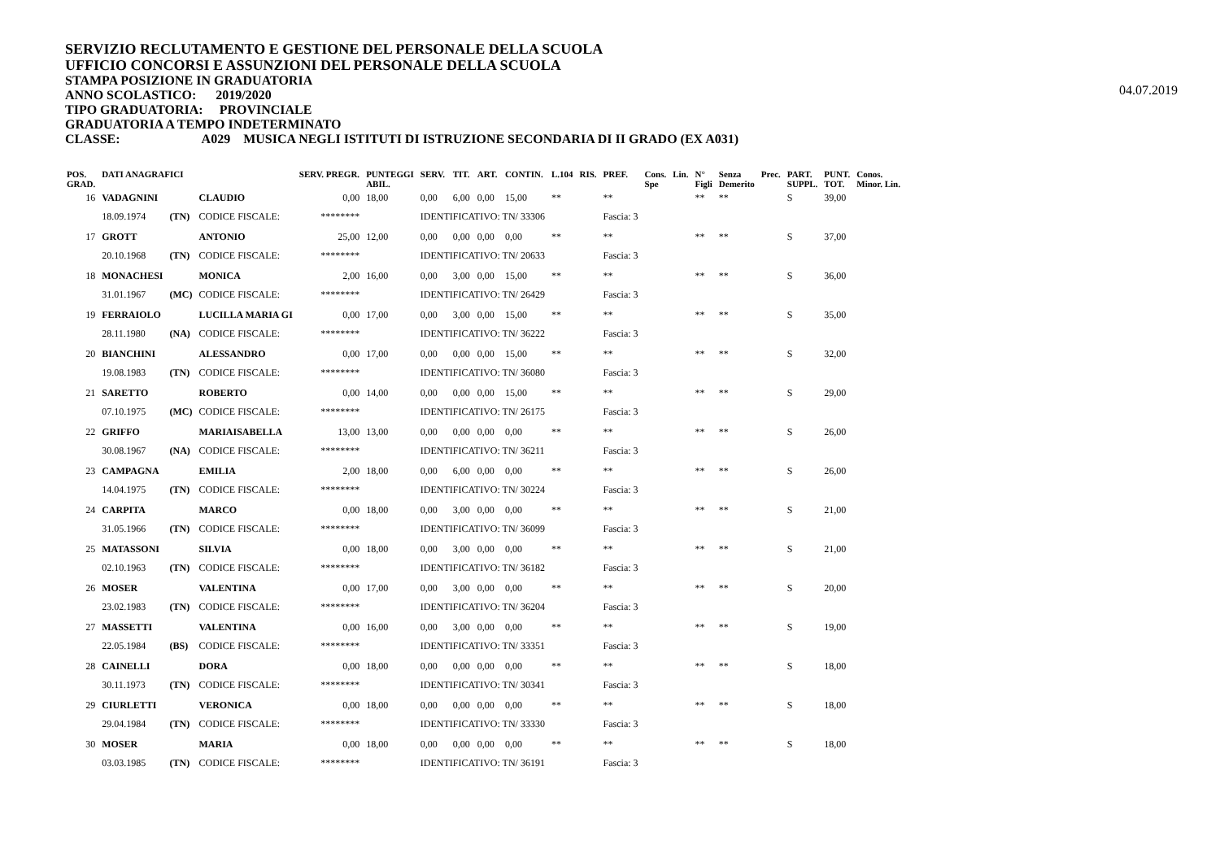SERVIZIO RECLUTAMENTO E GESTIONE DEL PERSONALE DELLA SCUOLA
UFFICIO CONCORSI E ASSUNZIONI DEL PERSONALE DELLA SCUOLA
STAMPA POSIZIONE IN GRADUATORIA
ANNO SCOLASTICO: 2019/2020
TIPO GRADUATORIA: PROVINCIALE
GRADUATORIA A TEMPO INDETERMINATO
CLASSE: A029 MUSICA NEGLI ISTITUTI DI ISTRUZIONE SECONDARIA DI II GRADO (EX A031)
04.07.2019
| POS. GRAD. | DATI ANAGRAFICI | | | SERV. PREGR. | PUNTEGGI ABIL. | SERV. | TIT. | ART. | CONTIN. | L.104 | RIS. | PREF. | Cons. Spe | Lin. | N° Figli | Senza Demerito | Prec. | PART. SUPPL. | PUNT. TOT. | Conos. Minor. Lin. |
| --- | --- | --- | --- | --- | --- | --- | --- | --- | --- | --- | --- | --- | --- | --- | --- | --- | --- | --- | --- | --- |
| 16 | VADAGNINI | | CLAUDIO | 0,00 | 18,00 | 0,00 | 6,00 | 0,00 | 15,00 | ** | | ** | | | ** | ** | | S | 39,00 | |
| | 18.09.1974 | (TN) | CODICE FISCALE: | ******** | | IDENTIFICATIVO: TN/ 33306 | | | | | | Fascia: 3 | | | | | | | | |
| 17 | GROTT | | ANTONIO | 25,00 | 12,00 | 0,00 | 0,00 | 0,00 | 0,00 | ** | | ** | | | ** | ** | | S | 37,00 | |
| | 20.10.1968 | (TN) | CODICE FISCALE: | ******** | | IDENTIFICATIVO: TN/ 20633 | | | | | | Fascia: 3 | | | | | | | | |
| 18 | MONACHESI | | MONICA | 2,00 | 16,00 | 0,00 | 3,00 | 0,00 | 15,00 | ** | | ** | | | ** | ** | | S | 36,00 | |
| | 31.01.1967 | (MC) | CODICE FISCALE: | ******** | | IDENTIFICATIVO: TN/ 26429 | | | | | | Fascia: 3 | | | | | | | | |
| 19 | FERRAIOLO | | LUCILLA MARIA GI | 0,00 | 17,00 | 0,00 | 3,00 | 0,00 | 15,00 | ** | | ** | | | ** | ** | | S | 35,00 | |
| | 28.11.1980 | (NA) | CODICE FISCALE: | ******** | | IDENTIFICATIVO: TN/ 36222 | | | | | | Fascia: 3 | | | | | | | | |
| 20 | BIANCHINI | | ALESSANDRO | 0,00 | 17,00 | 0,00 | 0,00 | 0,00 | 15,00 | ** | | ** | | | ** | ** | | S | 32,00 | |
| | 19.08.1983 | (TN) | CODICE FISCALE: | ******** | | IDENTIFICATIVO: TN/ 36080 | | | | | | Fascia: 3 | | | | | | | | |
| 21 | SARETTO | | ROBERTO | 0,00 | 14,00 | 0,00 | 0,00 | 0,00 | 15,00 | ** | | ** | | | ** | ** | | S | 29,00 | |
| | 07.10.1975 | (MC) | CODICE FISCALE: | ******** | | IDENTIFICATIVO: TN/ 26175 | | | | | | Fascia: 3 | | | | | | | | |
| 22 | GRIFFO | | MARIAISABELLA | 13,00 | 13,00 | 0,00 | 0,00 | 0,00 | 0,00 | ** | | ** | | | ** | ** | | S | 26,00 | |
| | 30.08.1967 | (NA) | CODICE FISCALE: | ******** | | IDENTIFICATIVO: TN/ 36211 | | | | | | Fascia: 3 | | | | | | | | |
| 23 | CAMPAGNA | | EMILIA | 2,00 | 18,00 | 0,00 | 6,00 | 0,00 | 0,00 | ** | | ** | | | ** | ** | | S | 26,00 | |
| | 14.04.1975 | (TN) | CODICE FISCALE: | ******** | | IDENTIFICATIVO: TN/ 30224 | | | | | | Fascia: 3 | | | | | | | | |
| 24 | CARPITA | | MARCO | 0,00 | 18,00 | 0,00 | 3,00 | 0,00 | 0,00 | ** | | ** | | | ** | ** | | S | 21,00 | |
| | 31.05.1966 | (TN) | CODICE FISCALE: | ******** | | IDENTIFICATIVO: TN/ 36099 | | | | | | Fascia: 3 | | | | | | | | |
| 25 | MATASSONI | | SILVIA | 0,00 | 18,00 | 0,00 | 3,00 | 0,00 | 0,00 | ** | | ** | | | ** | ** | | S | 21,00 | |
| | 02.10.1963 | (TN) | CODICE FISCALE: | ******** | | IDENTIFICATIVO: TN/ 36182 | | | | | | Fascia: 3 | | | | | | | | |
| 26 | MOSER | | VALENTINA | 0,00 | 17,00 | 0,00 | 3,00 | 0,00 | 0,00 | ** | | ** | | | ** | ** | | S | 20,00 | |
| | 23.02.1983 | (TN) | CODICE FISCALE: | ******** | | IDENTIFICATIVO: TN/ 36204 | | | | | | Fascia: 3 | | | | | | | | |
| 27 | MASSETTI | | VALENTINA | 0,00 | 16,00 | 0,00 | 3,00 | 0,00 | 0,00 | ** | | ** | | | ** | ** | | S | 19,00 | |
| | 22.05.1984 | (BS) | CODICE FISCALE: | ******** | | IDENTIFICATIVO: TN/ 33351 | | | | | | Fascia: 3 | | | | | | | | |
| 28 | CAINELLI | | DORA | 0,00 | 18,00 | 0,00 | 0,00 | 0,00 | 0,00 | ** | | ** | | | ** | ** | | S | 18,00 | |
| | 30.11.1973 | (TN) | CODICE FISCALE: | ******** | | IDENTIFICATIVO: TN/ 30341 | | | | | | Fascia: 3 | | | | | | | | |
| 29 | CIURLETTI | | VERONICA | 0,00 | 18,00 | 0,00 | 0,00 | 0,00 | 0,00 | ** | | ** | | | ** | ** | | S | 18,00 | |
| | 29.04.1984 | (TN) | CODICE FISCALE: | ******** | | IDENTIFICATIVO: TN/ 33330 | | | | | | Fascia: 3 | | | | | | | | |
| 30 | MOSER | | MARIA | 0,00 | 18,00 | 0,00 | 0,00 | 0,00 | 0,00 | ** | | ** | | | ** | ** | | S | 18,00 | |
| | 03.03.1985 | (TN) | CODICE FISCALE: | ******** | | IDENTIFICATIVO: TN/ 36191 | | | | | | Fascia: 3 | | | | | | | | |